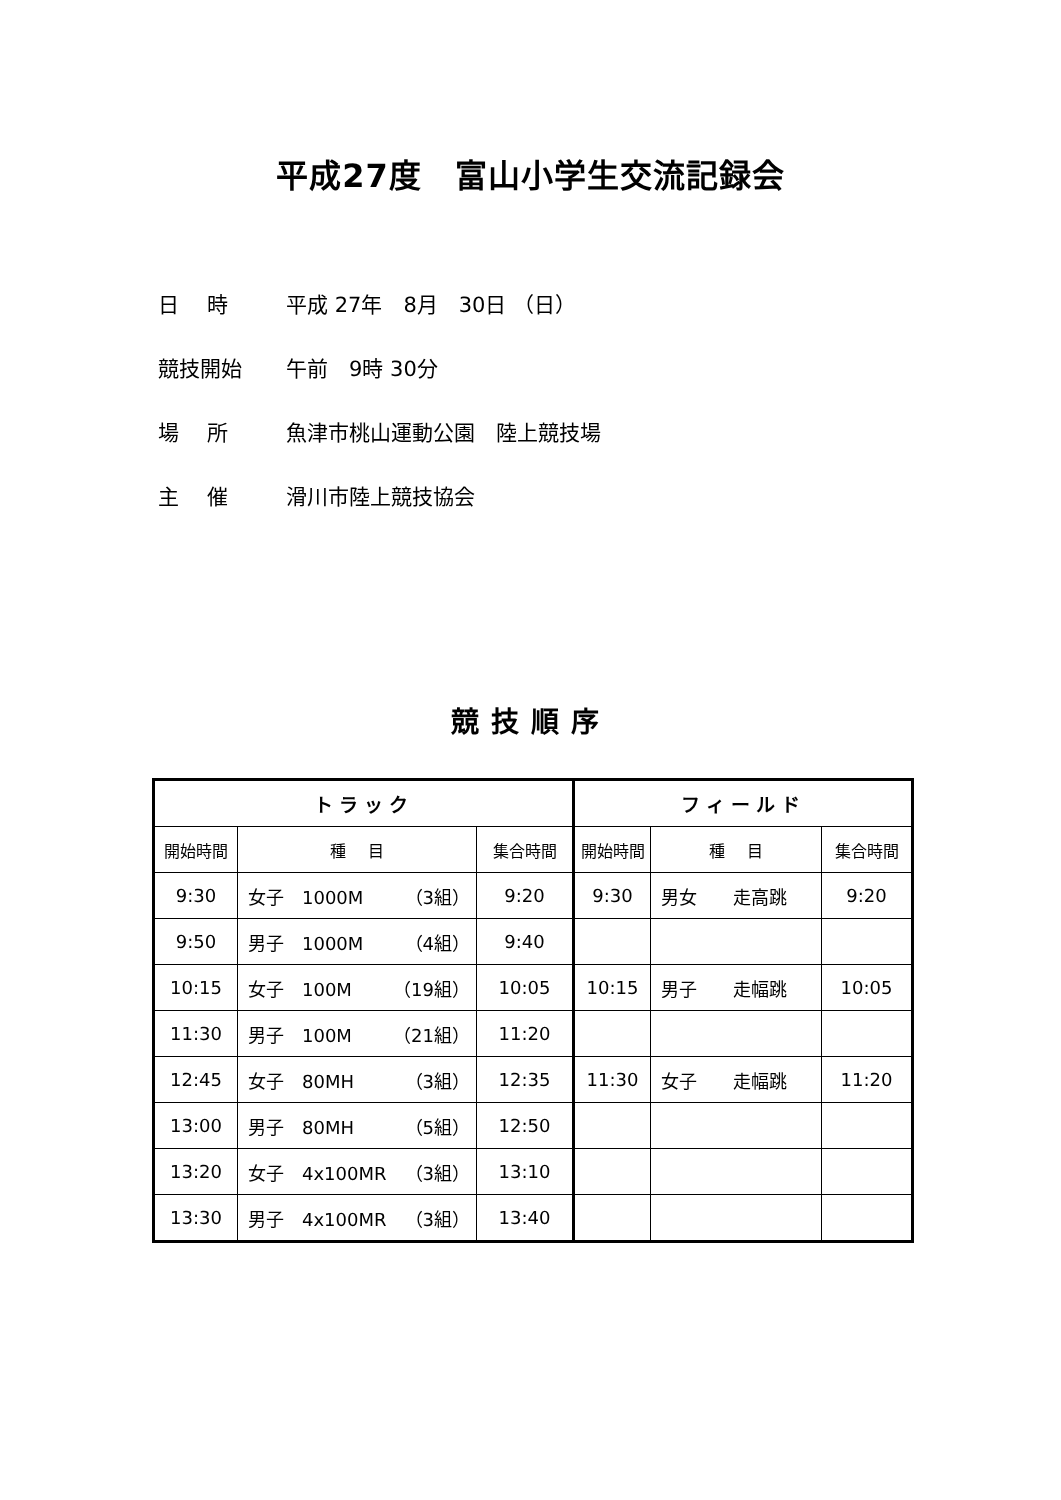平成27度　富山小学生交流記録会
日　 時 平成 27年　8月　30日 （日）
競技開始 午前　9時 30分
場　 所 魚津市桃山運動公園　陸上競技場
主　 催 滑川市陸上競技協会
競技順序
| トラック | | | フィールド | | |
| --- | --- | --- | --- | --- | --- |
| 開始時間 | 種 目 | 集合時間 | 開始時間 | 種 目 | 集合時間 |
| 9:30 | 女子 1000M （3組） | 9:20 | 9:30 | 男女 走高跳 | 9:20 |
| 9:50 | 男子 1000M （4組） | 9:40 | | | |
| 10:15 | 女子 100M （19組） | 10:05 | 10:15 | 男子 走幅跳 | 10:05 |
| 11:30 | 男子 100M （21組） | 11:20 | | | |
| 12:45 | 女子 80MH （3組） | 12:35 | 11:30 | 女子 走幅跳 | 11:20 |
| 13:00 | 男子 80MH （5組） | 12:50 | | | |
| 13:20 | 女子 4x100MR （3組） | 13:10 | | | |
| 13:30 | 男子 4x100MR （3組） | 13:40 | | | |